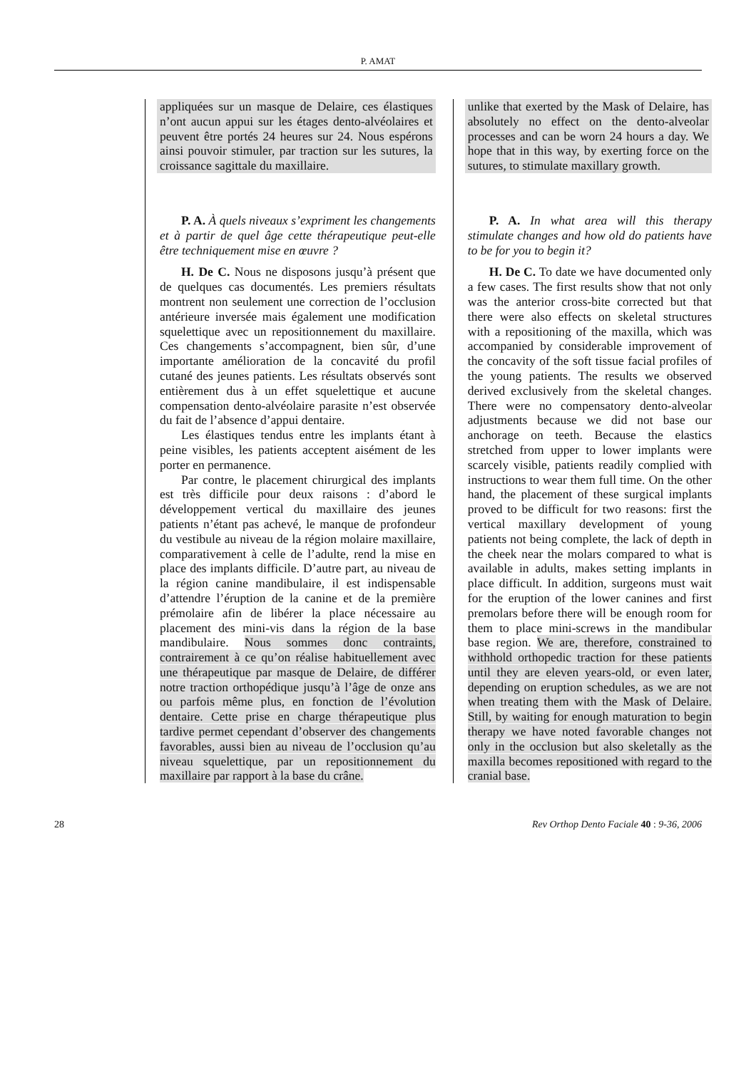P. AMAT
appliquées sur un masque de Delaire, ces élastiques n’ont aucun appui sur les étages dento-alvéolaires et peuvent être portés 24 heures sur 24. Nous espérons ainsi pouvoir stimuler, par traction sur les sutures, la croissance sagittale du maxillaire.
P. A. À quels niveaux s’expriment les changements et à partir de quel âge cette thérapeutique peut-elle être techniquement mise en œuvre ?
H. De C. Nous ne disposons jusqu’à présent que de quelques cas documentés. Les premiers résultats montrent non seulement une correction de l’occlusion antérieure inversée mais également une modification squelettique avec un repositionnement du maxillaire. Ces changements s’accompagnent, bien sûr, d’une importante amélioration de la concavité du profil cutané des jeunes patients. Les résultats observés sont entièrement dus à un effet squelettique et aucune compensation dento-alvéolaire parasite n’est observée du fait de l’absence d’appui dentaire.
Les élastiques tendus entre les implants étant à peine visibles, les patients acceptent aisément de les porter en permanence.
Par contre, le placement chirurgical des implants est très difficile pour deux raisons : d’abord le développement vertical du maxillaire des jeunes patients n’étant pas achevé, le manque de profondeur du vestibule au niveau de la région molaire maxillaire, comparativement à celle de l’adulte, rend la mise en place des implants difficile. D’autre part, au niveau de la région canine mandibulaire, il est indispensable d’attendre l’éruption de la canine et de la première prémolaire afin de libérer la place nécessaire au placement des mini-vis dans la région de la base mandibulaire. Nous sommes donc contraints, contrairement à ce qu’on réalise habituellement avec une thérapeutique par masque de Delaire, de différer notre traction orthopédique jusqu’à l’âge de onze ans ou parfois même plus, en fonction de l’évolution dentaire. Cette prise en charge thérapeutique plus tardive permet cependant d’observer des changements favorables, aussi bien au niveau de l’occlusion qu’au niveau squelettique, par un repositionnement du maxillaire par rapport à la base du crâne.
unlike that exerted by the Mask of Delaire, has absolutely no effect on the dento-alveolar processes and can be worn 24 hours a day. We hope that in this way, by exerting force on the sutures, to stimulate maxillary growth.
P. A. In what area will this therapy stimulate changes and how old do patients have to be for you to begin it?
H. De C. To date we have documented only a few cases. The first results show that not only was the anterior cross-bite corrected but that there were also effects on skeletal structures with a repositioning of the maxilla, which was accompanied by considerable improvement of the concavity of the soft tissue facial profiles of the young patients. The results we observed derived exclusively from the skeletal changes. There were no compensatory dento-alveolar adjustments because we did not base our anchorage on teeth. Because the elastics stretched from upper to lower implants were scarcely visible, patients readily complied with instructions to wear them full time. On the other hand, the placement of these surgical implants proved to be difficult for two reasons: first the vertical maxillary development of young patients not being complete, the lack of depth in the cheek near the molars compared to what is available in adults, makes setting implants in place difficult. In addition, surgeons must wait for the eruption of the lower canines and first premolars before there will be enough room for them to place mini-screws in the mandibular base region. We are, therefore, constrained to withhold orthopedic traction for these patients until they are eleven years-old, or even later, depending on eruption schedules, as we are not when treating them with the Mask of Delaire. Still, by waiting for enough maturation to begin therapy we have noted favorable changes not only in the occlusion but also skeletally as the maxilla becomes repositioned with regard to the cranial base.
28 Rev Orthop Dento Faciale 40 : 9-36, 2006